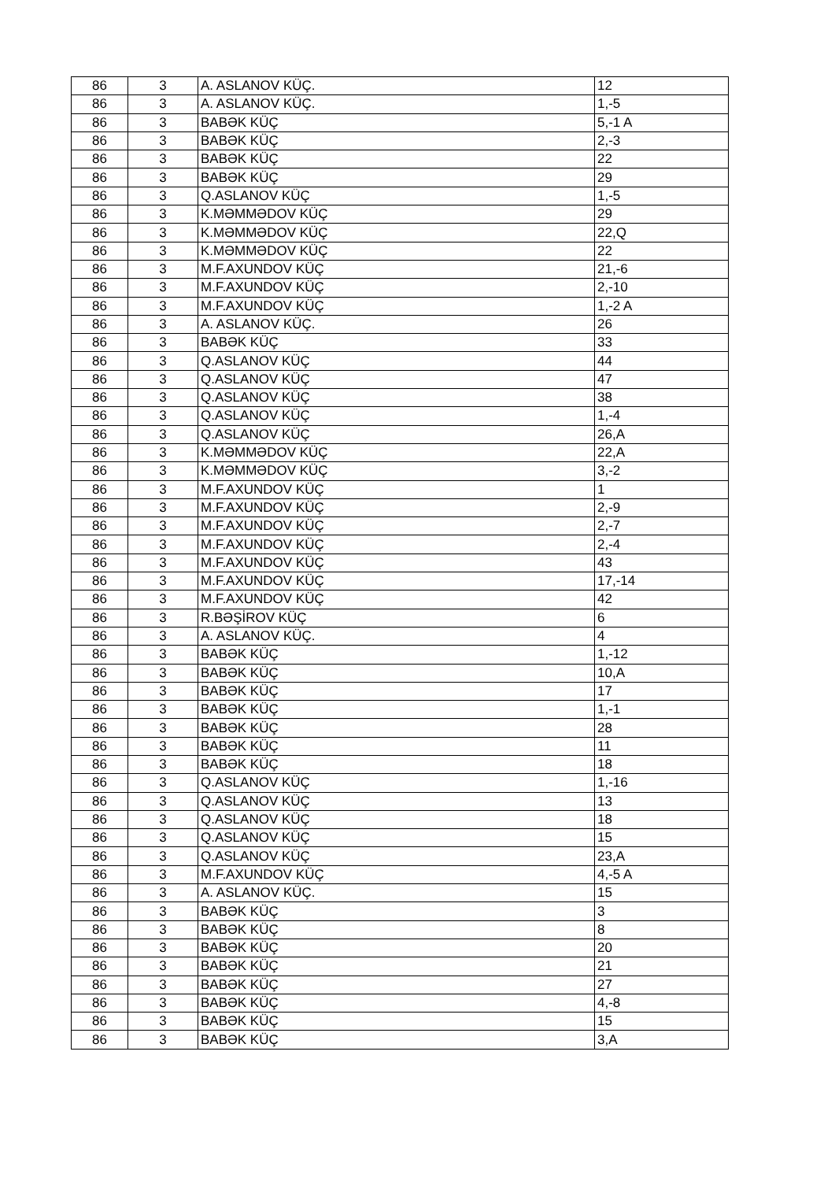| 86 | 3 | A. ASLANOV KÜÇ. | 12 |
| 86 | 3 | A. ASLANOV KÜÇ. | 1,-5 |
| 86 | 3 | BABƏK KÜÇ | 5,-1 A |
| 86 | 3 | BABƏK KÜÇ | 2,-3 |
| 86 | 3 | BABƏK KÜÇ | 22 |
| 86 | 3 | BABƏK KÜÇ | 29 |
| 86 | 3 | Q.ASLANOV KÜÇ | 1,-5 |
| 86 | 3 | K.MƏMMƏDOV KÜÇ | 29 |
| 86 | 3 | K.MƏMMƏDOV KÜÇ | 22,Q |
| 86 | 3 | K.MƏMMƏDOV KÜÇ | 22 |
| 86 | 3 | M.F.AXUNDOV KÜÇ | 21,-6 |
| 86 | 3 | M.F.AXUNDOV KÜÇ | 2,-10 |
| 86 | 3 | M.F.AXUNDOV KÜÇ | 1,-2 A |
| 86 | 3 | A. ASLANOV KÜÇ. | 26 |
| 86 | 3 | BABƏK KÜÇ | 33 |
| 86 | 3 | Q.ASLANOV KÜÇ | 44 |
| 86 | 3 | Q.ASLANOV KÜÇ | 47 |
| 86 | 3 | Q.ASLANOV KÜÇ | 38 |
| 86 | 3 | Q.ASLANOV KÜÇ | 1,-4 |
| 86 | 3 | Q.ASLANOV KÜÇ | 26,A |
| 86 | 3 | K.MƏMMƏDOV KÜÇ | 22,A |
| 86 | 3 | K.MƏMMƏDOV KÜÇ | 3,-2 |
| 86 | 3 | M.F.AXUNDOV KÜÇ | 1 |
| 86 | 3 | M.F.AXUNDOV KÜÇ | 2,-9 |
| 86 | 3 | M.F.AXUNDOV KÜÇ | 2,-7 |
| 86 | 3 | M.F.AXUNDOV KÜÇ | 2,-4 |
| 86 | 3 | M.F.AXUNDOV KÜÇ | 43 |
| 86 | 3 | M.F.AXUNDOV KÜÇ | 17,-14 |
| 86 | 3 | M.F.AXUNDOV KÜÇ | 42 |
| 86 | 3 | R.BƏŞİROV KÜÇ | 6 |
| 86 | 3 | A. ASLANOV KÜÇ. | 4 |
| 86 | 3 | BABƏK KÜÇ | 1,-12 |
| 86 | 3 | BABƏK KÜÇ | 10,A |
| 86 | 3 | BABƏK KÜÇ | 17 |
| 86 | 3 | BABƏK KÜÇ | 1,-1 |
| 86 | 3 | BABƏK KÜÇ | 28 |
| 86 | 3 | BABƏK KÜÇ | 11 |
| 86 | 3 | BABƏK KÜÇ | 18 |
| 86 | 3 | Q.ASLANOV KÜÇ | 1,-16 |
| 86 | 3 | Q.ASLANOV KÜÇ | 13 |
| 86 | 3 | Q.ASLANOV KÜÇ | 18 |
| 86 | 3 | Q.ASLANOV KÜÇ | 15 |
| 86 | 3 | Q.ASLANOV KÜÇ | 23,A |
| 86 | 3 | M.F.AXUNDOV KÜÇ | 4,-5 A |
| 86 | 3 | A. ASLANOV KÜÇ. | 15 |
| 86 | 3 | BABƏK KÜÇ | 3 |
| 86 | 3 | BABƏK KÜÇ | 8 |
| 86 | 3 | BABƏK KÜÇ | 20 |
| 86 | 3 | BABƏK KÜÇ | 21 |
| 86 | 3 | BABƏK KÜÇ | 27 |
| 86 | 3 | BABƏK KÜÇ | 4,-8 |
| 86 | 3 | BABƏK KÜÇ | 15 |
| 86 | 3 | BABƏK KÜÇ | 3,A |